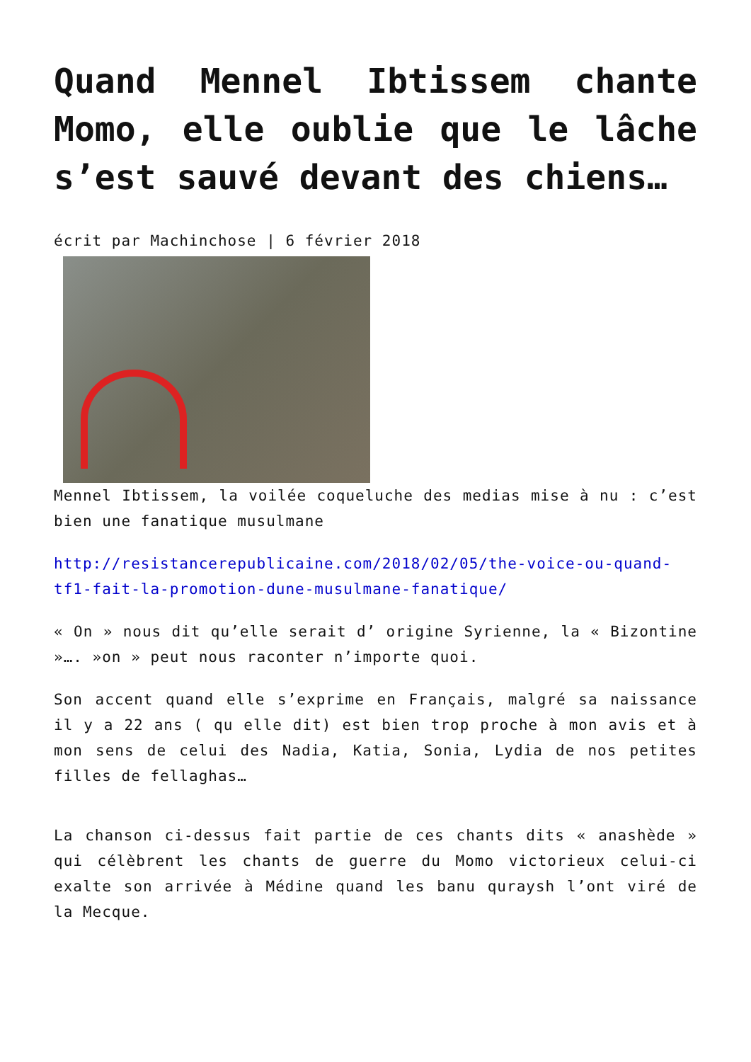Quand Mennel Ibtissem chante Momo, elle oublie que le lâche s’est sauvé devant des chiens…
écrit par Machinchose | 6 février 2018
Mennel Ibtissem, la voilée coqueluche des medias mise à nu : c’est bien une fanatique musulmane
http://resistancerepublicaine.com/2018/02/05/the-voice-ou-quand-tf1-fait-la-promotion-dune-musulmane-fanatique/
« On » nous dit qu’elle serait d’ origine Syrienne, la « Bizontine »…. »on » peut nous raconter n’importe quoi.
Son accent quand elle s’exprime en Français, malgré sa naissance il y a 22 ans ( qu elle dit) est bien trop proche à mon avis et à mon sens de celui des Nadia, Katia, Sonia, Lydia de nos petites filles de fellaghas…
La chanson ci-dessus fait partie de ces chants dits « anashède » qui célèbrent les chants de guerre du Momo victorieux celui-ci exalte son arrivée à Médine quand les banu quraysh l’ont viré de la Mecque.